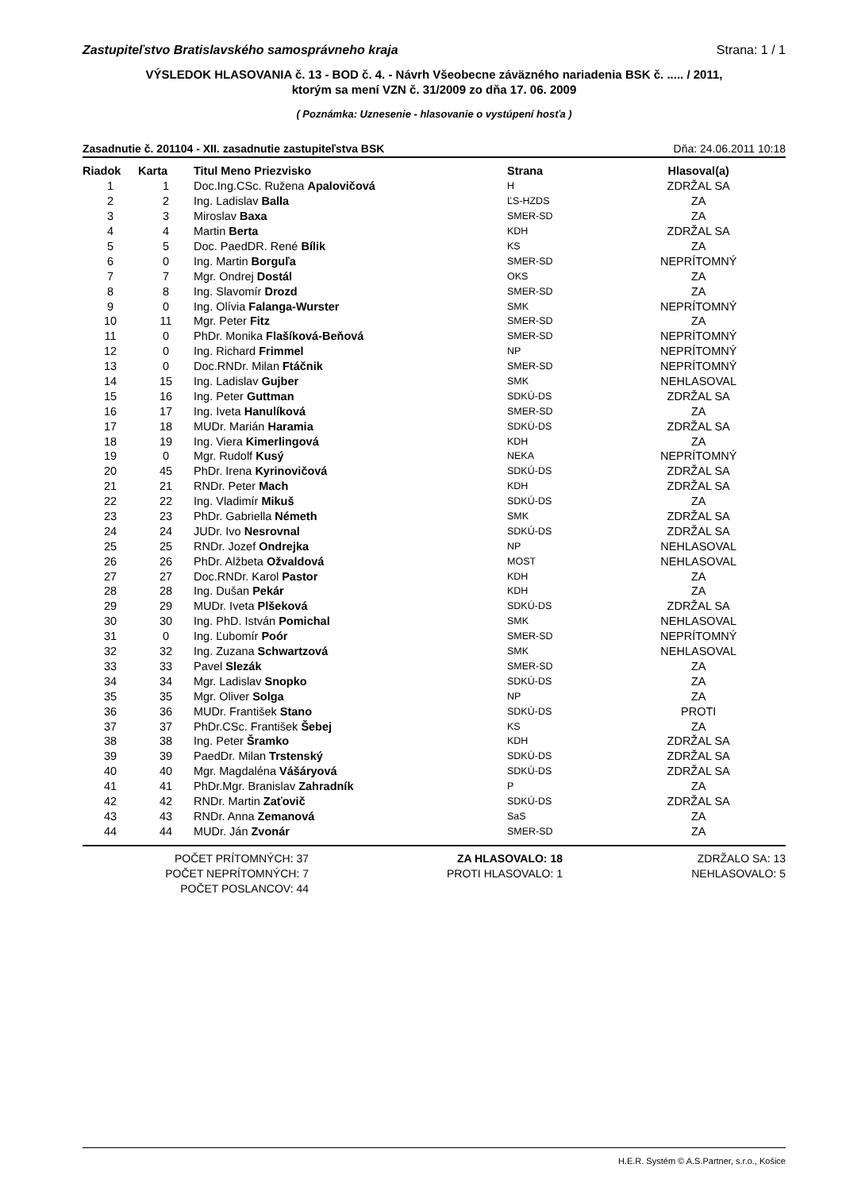Zastupiteľstvo Bratislavského samosprávneho kraja Strana: 1 / 1
VÝSLEDOK HLASOVANIA č. 13 - BOD č. 4. - Návrh Všeobecne záväzného nariadenia BSK č. ..... / 2011,
ktorým sa mení VZN č. 31/2009 zo dňa 17. 06. 2009
( Poznámka: Uznesenie - hlasovanie o vystúpení hosťa )
Zasadnutie č. 201104 - XII. zasadnutie zastupiteľstva BSK Dňa: 24.06.2011 10:18
| Riadok | Karta | Titul Meno Priezvisko | Strana | Hlasoval(a) |
| --- | --- | --- | --- | --- |
| 1 | 1 | Doc.Ing.CSc. Ružena Apalovičová | H | ZDRŽAL SA |
| 2 | 2 | Ing. Ladislav Balla | ĽS-HZDS | ZA |
| 3 | 3 | Miroslav Baxa | SMER-SD | ZA |
| 4 | 4 | Martin Berta | KDH | ZDRŽAL SA |
| 5 | 5 | Doc. PaedDR. René Bílik | KS | ZA |
| 6 | 0 | Ing. Martin Borguľa | SMER-SD | NEPRÍTOMNÝ |
| 7 | 7 | Mgr. Ondrej Dostál | OKS | ZA |
| 8 | 8 | Ing. Slavomír Drozd | SMER-SD | ZA |
| 9 | 0 | Ing. Olívia Falanga-Wurster | SMK | NEPRÍTOMNÝ |
| 10 | 11 | Mgr. Peter Fitz | SMER-SD | ZA |
| 11 | 0 | PhDr. Monika Flašíková-Beňová | SMER-SD | NEPRÍTOMNÝ |
| 12 | 0 | Ing. Richard Frimmel | NP | NEPRÍTOMNÝ |
| 13 | 0 | Doc.RNDr. Milan Ftáčnik | SMER-SD | NEPRÍTOMNÝ |
| 14 | 15 | Ing. Ladislav Gujber | SMK | NEHLASOVAL |
| 15 | 16 | Ing. Peter Guttman | SDKÚ-DS | ZDRŽAL SA |
| 16 | 17 | Ing. Iveta Hanulíková | SMER-SD | ZA |
| 17 | 18 | MUDr. Marián Haramia | SDKÚ-DS | ZDRŽAL SA |
| 18 | 19 | Ing. Viera Kimerlingová | KDH | ZA |
| 19 | 0 | Mgr. Rudolf Kusý | NEKA | NEPRÍTOMNÝ |
| 20 | 45 | PhDr. Irena Kyrinovičová | SDKÚ-DS | ZDRŽAL SA |
| 21 | 21 | RNDr. Peter Mach | KDH | ZDRŽAL SA |
| 22 | 22 | Ing. Vladimír Mikuš | SDKÚ-DS | ZA |
| 23 | 23 | PhDr. Gabriella Németh | SMK | ZDRŽAL SA |
| 24 | 24 | JUDr. Ivo Nesrovnal | SDKÚ-DS | ZDRŽAL SA |
| 25 | 25 | RNDr. Jozef Ondrejka | NP | NEHLASOVAL |
| 26 | 26 | PhDr. Alžbeta Ožvaldová | MOST | NEHLASOVAL |
| 27 | 27 | Doc.RNDr. Karol Pastor | KDH | ZA |
| 28 | 28 | Ing. Dušan Pekár | KDH | ZA |
| 29 | 29 | MUDr. Iveta Plšeková | SDKÚ-DS | ZDRŽAL SA |
| 30 | 30 | Ing. PhD. István Pomichal | SMK | NEHLASOVAL |
| 31 | 0 | Ing. Ľubomír Poór | SMER-SD | NEPRÍTOMNÝ |
| 32 | 32 | Ing. Zuzana Schwartzová | SMK | NEHLASOVAL |
| 33 | 33 | Pavel Slezák | SMER-SD | ZA |
| 34 | 34 | Mgr. Ladislav Snopko | SDKÚ-DS | ZA |
| 35 | 35 | Mgr. Oliver Solga | NP | ZA |
| 36 | 36 | MUDr. František Stano | SDKÚ-DS | PROTI |
| 37 | 37 | PhDr.CSc. František Šebej | KS | ZA |
| 38 | 38 | Ing. Peter Šramko | KDH | ZDRŽAL SA |
| 39 | 39 | PaedDr. Milan Trstenský | SDKÚ-DS | ZDRŽAL SA |
| 40 | 40 | Mgr. Magdaléna Vášáryová | SDKÚ-DS | ZDRŽAL SA |
| 41 | 41 | PhDr.Mgr. Branislav Zahradník | P | ZA |
| 42 | 42 | RNDr. Martin Zaťovič | SDKÚ-DS | ZDRŽAL SA |
| 43 | 43 | RNDr. Anna Zemanová | SaS | ZA |
| 44 | 44 | MUDr. Ján Zvonár | SMER-SD | ZA |
POČET PRÍTOMNÝCH: 37
POČET NEPRÍTOMNÝCH: 7
POČET POSLANCOV: 44
ZA HLASOVALO: 18
PROTI HLASOVALO: 1
ZDRŽALO SA: 13
NEHLASOVALO: 5
H.E.R. Systém © A.S.Partner, s.r.o., Košice